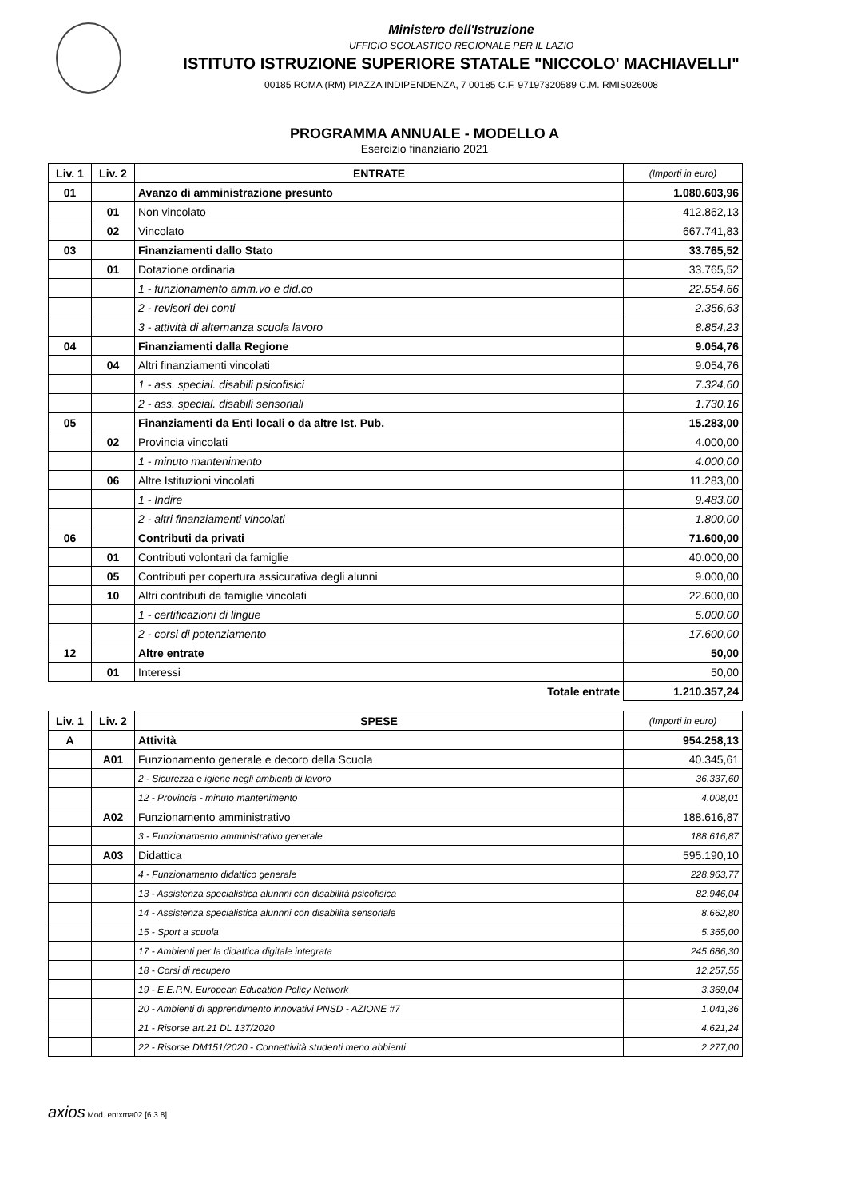Ministero dell'Istruzione
UFFICIO SCOLASTICO REGIONALE PER IL LAZIO
ISTITUTO ISTRUZIONE SUPERIORE STATALE "NICCOLO' MACHIAVELLI"
00185 ROMA (RM) PIAZZA INDIPENDENZA, 7 00185 C.F. 97197320589 C.M. RMIS026008
PROGRAMMA ANNUALE - MODELLO A
Esercizio finanziario 2021
| Liv. 1 | Liv. 2 | ENTRATE | (Importi in euro) |
| --- | --- | --- | --- |
| 01 | | Avanzo di amministrazione presunto | 1.080.603,96 |
| | 01 | Non vincolato | 412.862,13 |
| | 02 | Vincolato | 667.741,83 |
| 03 | | Finanziamenti dallo Stato | 33.765,52 |
| | 01 | Dotazione ordinaria | 33.765,52 |
| | | 1 - funzionamento amm.vo e did.co | 22.554,66 |
| | | 2 - revisori dei conti | 2.356,63 |
| | | 3 - attività di alternanza scuola lavoro | 8.854,23 |
| 04 | | Finanziamenti dalla Regione | 9.054,76 |
| | 04 | Altri finanziamenti vincolati | 9.054,76 |
| | | 1 - ass. special. disabili psicofisici | 7.324,60 |
| | | 2 - ass. special. disabili sensoriali | 1.730,16 |
| 05 | | Finanziamenti da Enti locali o da altre Ist. Pub. | 15.283,00 |
| | 02 | Provincia vincolati | 4.000,00 |
| | | 1 - minuto mantenimento | 4.000,00 |
| | 06 | Altre Istituzioni vincolati | 11.283,00 |
| | | 1 - Indire | 9.483,00 |
| | | 2 - altri finanziamenti vincolati | 1.800,00 |
| 06 | | Contributi da privati | 71.600,00 |
| | 01 | Contributi volontari da famiglie | 40.000,00 |
| | 05 | Contributi per copertura assicurativa degli alunni | 9.000,00 |
| | 10 | Altri contributi da famiglie vincolati | 22.600,00 |
| | | 1 - certificazioni di lingue | 5.000,00 |
| | | 2 - corsi di potenziamento | 17.600,00 |
| 12 | | Altre entrate | 50,00 |
| | 01 | Interessi | 50,00 |
| | | Totale entrate | 1.210.357,24 |
| Liv. 1 | Liv. 2 | SPESE | (Importi in euro) |
| --- | --- | --- | --- |
| A | | Attività | 954.258,13 |
| | A01 | Funzionamento generale e decoro della Scuola | 40.345,61 |
| | | 2 - Sicurezza e igiene negli ambienti di lavoro | 36.337,60 |
| | | 12 - Provincia - minuto mantenimento | 4.008,01 |
| | A02 | Funzionamento amministrativo | 188.616,87 |
| | | 3 - Funzionamento amministrativo generale | 188.616,87 |
| | A03 | Didattica | 595.190,10 |
| | | 4 - Funzionamento didattico generale | 228.963,77 |
| | | 13 - Assistenza specialistica alunnni con disabilità psicofisica | 82.946,04 |
| | | 14 - Assistenza specialistica alunnni con disabilità sensoriale | 8.662,80 |
| | | 15 - Sport a scuola | 5.365,00 |
| | | 17 - Ambienti per la didattica digitale integrata | 245.686,30 |
| | | 18 - Corsi di recupero | 12.257,55 |
| | | 19 - E.E.P.N. European Education Policy Network | 3.369,04 |
| | | 20 - Ambienti di apprendimento innovativi PNSD - AZIONE #7 | 1.041,36 |
| | | 21 - Risorse art.21 DL 137/2020 | 4.621,24 |
| | | 22 - Risorse DM151/2020 - Connettività studenti meno abbienti | 2.277,00 |
axios Mod. entxma02 [6.3.8]